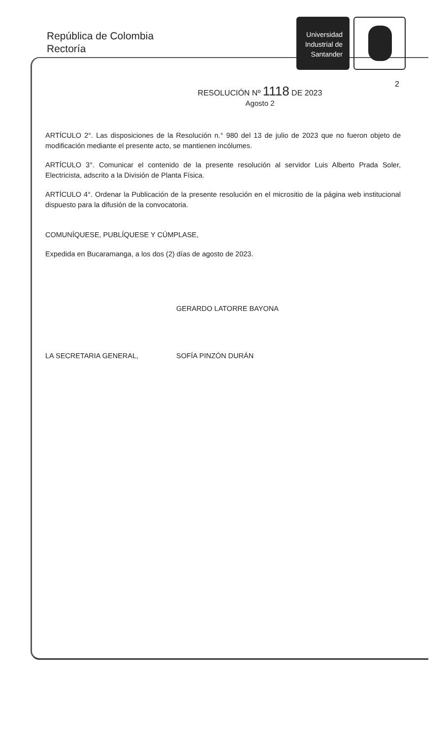República de Colombia
Rectoría
Universidad
Industrial de
Santander
2
RESOLUCIÓN Nº 1118 DE 2023
Agosto 2
ARTÍCULO 2°. Las disposiciones de la Resolución n.° 980 del 13 de julio de 2023 que no fueron objeto de modificación mediante el presente acto, se mantienen incólumes.
ARTÍCULO 3°. Comunicar el contenido de la presente resolución al servidor Luis Alberto Prada Soler, Electricista, adscrito a la División de Planta Física.
ARTÍCULO 4°. Ordenar la Publicación de la presente resolución en el micrositio de la página web institucional dispuesto para la difusión de la convocatoria.
COMUNÍQUESE, PUBLÍQUESE Y CÚMPLASE,
Expedida en Bucaramanga, a los dos (2) días de agosto de 2023.
GERARDO LATORRE BAYONA
LA SECRETARIA GENERAL, SOFÍA PINZÓN DURÁN